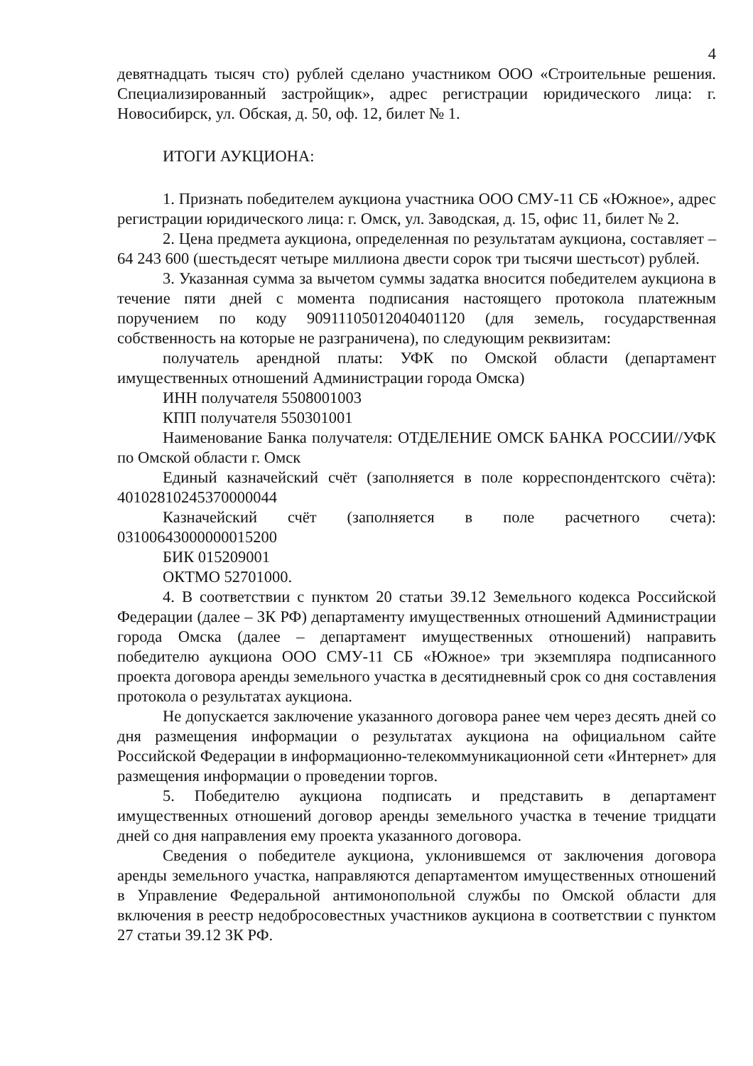4
девятнадцать тысяч сто) рублей сделано участником ООО «Строительные решения. Специализированный застройщик», адрес регистрации юридического лица: г. Новосибирск, ул. Обская, д. 50, оф. 12, билет № 1.
ИТОГИ АУКЦИОНА:
1. Признать победителем аукциона участника ООО СМУ-11 СБ «Южное», адрес регистрации юридического лица: г. Омск, ул. Заводская, д. 15, офис 11, билет № 2.
2. Цена предмета аукциона, определенная по результатам аукциона, составляет – 64 243 600 (шестьдесят четыре миллиона двести сорок три тысячи шестьсот) рублей.
3. Указанная сумма за вычетом суммы задатка вносится победителем аукциона в течение пяти дней с момента подписания настоящего протокола платежным поручением по коду 90911105012040401120 (для земель, государственная собственность на которые не разграничена), по следующим реквизитам:
получатель арендной платы: УФК по Омской области (департамент имущественных отношений Администрации города Омска)
ИНН получателя 5508001003
КПП получателя 550301001
Наименование Банка получателя: ОТДЕЛЕНИЕ ОМСК БАНКА РОССИИ//УФК по Омской области г. Омск
Единый казначейский счёт (заполняется в поле корреспондентского счёта): 40102810245370000044
Казначейский счёт (заполняется в поле расчетного счета): 03100643000000015200
БИК 015209001
ОКТМО 52701000.
4. В соответствии с пунктом 20 статьи 39.12 Земельного кодекса Российской Федерации (далее – ЗК РФ) департаменту имущественных отношений Администрации города Омска (далее – департамент имущественных отношений) направить победителю аукциона ООО СМУ-11 СБ «Южное» три экземпляра подписанного проекта договора аренды земельного участка в десятидневный срок со дня составления протокола о результатах аукциона.
Не допускается заключение указанного договора ранее чем через десять дней со дня размещения информации о результатах аукциона на официальном сайте Российской Федерации в информационно-телекоммуникационной сети «Интернет» для размещения информации о проведении торгов.
5. Победителю аукциона подписать и представить в департамент имущественных отношений договор аренды земельного участка в течение тридцати дней со дня направления ему проекта указанного договора.
Сведения о победителе аукциона, уклонившемся от заключения договора аренды земельного участка, направляются департаментом имущественных отношений в Управление Федеральной антимонопольной службы по Омской области для включения в реестр недобросовестных участников аукциона в соответствии с пунктом 27 статьи 39.12 ЗК РФ.